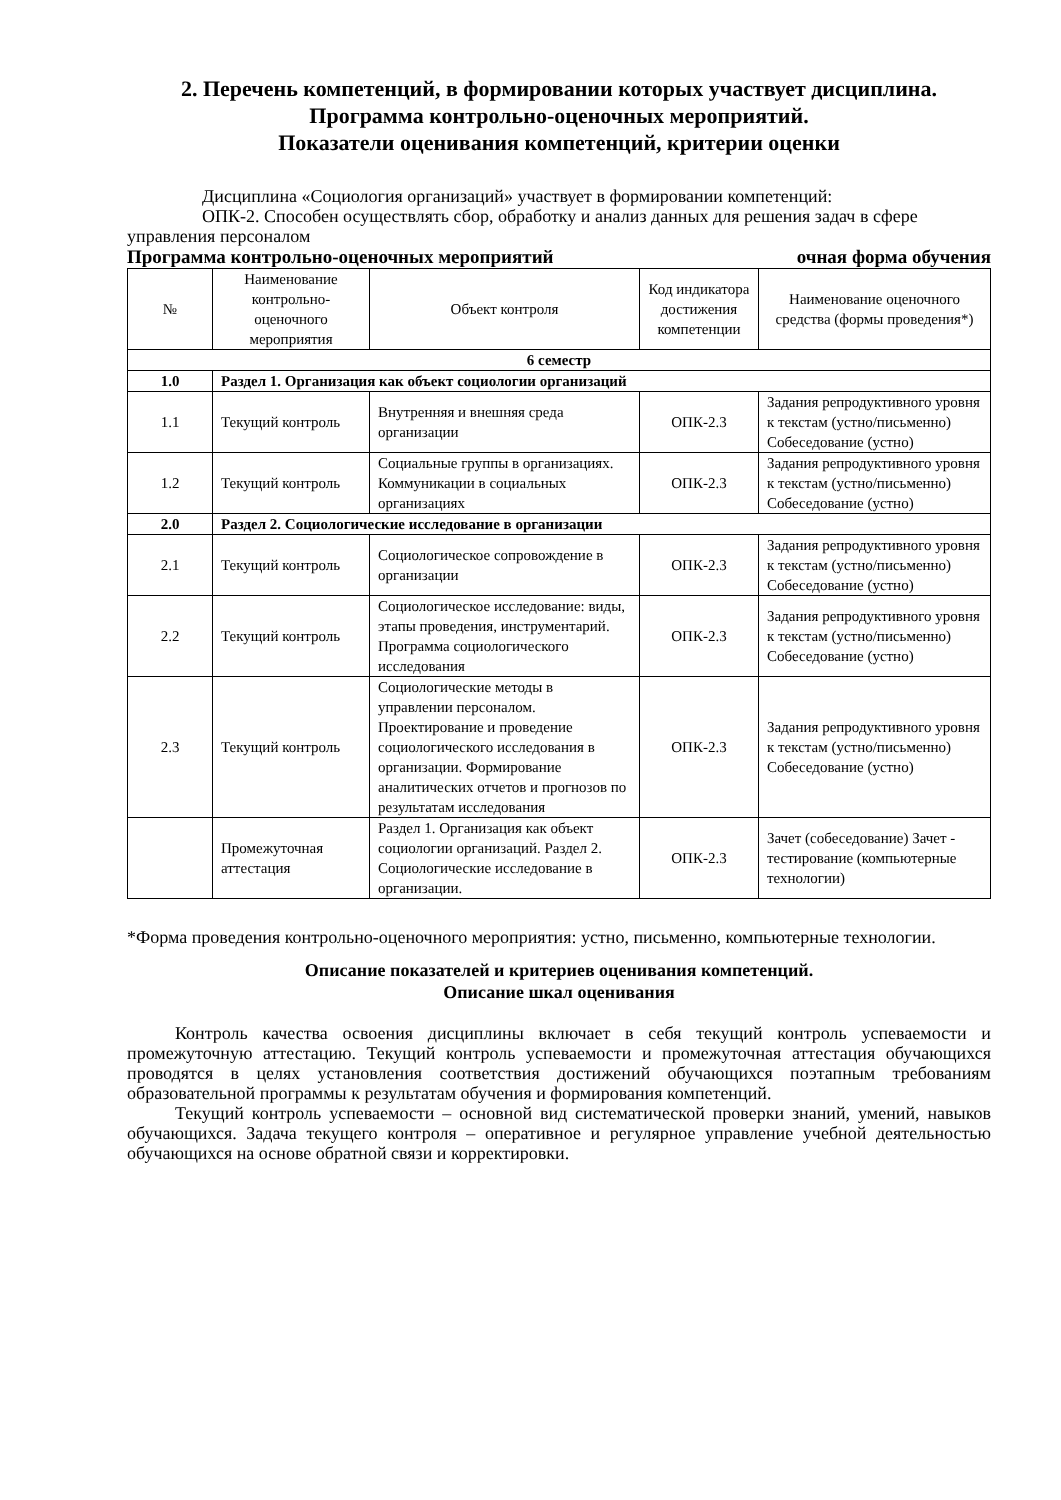2. Перечень компетенций, в формировании которых участвует дисциплина.
Программа контрольно-оценочных мероприятий.
Показатели оценивания компетенций, критерии оценки
Дисциплина «Социология организаций» участвует в формировании компетенций:
ОПК-2. Способен осуществлять сбор, обработку и анализ данных для решения задач в сфере управления персоналом
Программа контрольно-оценочных мероприятий очная форма обучения
| № | Наименование контрольно-оценочного мероприятия | Объект контроля | Код индикатора достижения компетенции | Наименование оценочного средства (формы проведения*) |
| --- | --- | --- | --- | --- |
| 6 семестр | | | | |
| 1.0 | Раздел 1. Организация как объект социологии организаций | | | |
| 1.1 | Текущий контроль | Внутренняя и внешняя среда организации | ОПК-2.3 | Задания репродуктивного уровня к текстам (устно/письменно) Собеседование (устно) |
| 1.2 | Текущий контроль | Социальные группы в организациях. Коммуникации в социальных организациях | ОПК-2.3 | Задания репродуктивного уровня к текстам (устно/письменно) Собеседование (устно) |
| 2.0 | Раздел 2. Социологические исследование в организации | | | |
| 2.1 | Текущий контроль | Социологическое сопровождение в организации | ОПК-2.3 | Задания репродуктивного уровня к текстам (устно/письменно) Собеседование (устно) |
| 2.2 | Текущий контроль | Социологическое исследование: виды, этапы проведения, инструментарий. Программа социологического исследования | ОПК-2.3 | Задания репродуктивного уровня к текстам (устно/письменно) Собеседование (устно) |
| 2.3 | Текущий контроль | Социологические методы в управлении персоналом. Проектирование и проведение социологического исследования в организации. Формирование аналитических отчетов и прогнозов по результатам исследования | ОПК-2.3 | Задания репродуктивного уровня к текстам (устно/письменно) Собеседование (устно) |
| | Промежуточная аттестация | Раздел 1. Организация как объект социологии организаций. Раздел 2. Социологические исследование в организации. | ОПК-2.3 | Зачет (собеседование) Зачет - тестирование (компьютерные технологии) |
*Форма проведения контрольно-оценочного мероприятия: устно, письменно, компьютерные технологии.
Описание показателей и критериев оценивания компетенций.
Описание шкал оценивания
Контроль качества освоения дисциплины включает в себя текущий контроль успеваемости и промежуточную аттестацию. Текущий контроль успеваемости и промежуточная аттестация обучающихся проводятся в целях установления соответствия достижений обучающихся поэтапным требованиям образовательной программы к результатам обучения и формирования компетенций.
Текущий контроль успеваемости – основной вид систематической проверки знаний, умений, навыков обучающихся. Задача текущего контроля – оперативное и регулярное управление учебной деятельностью обучающихся на основе обратной связи и корректировки.